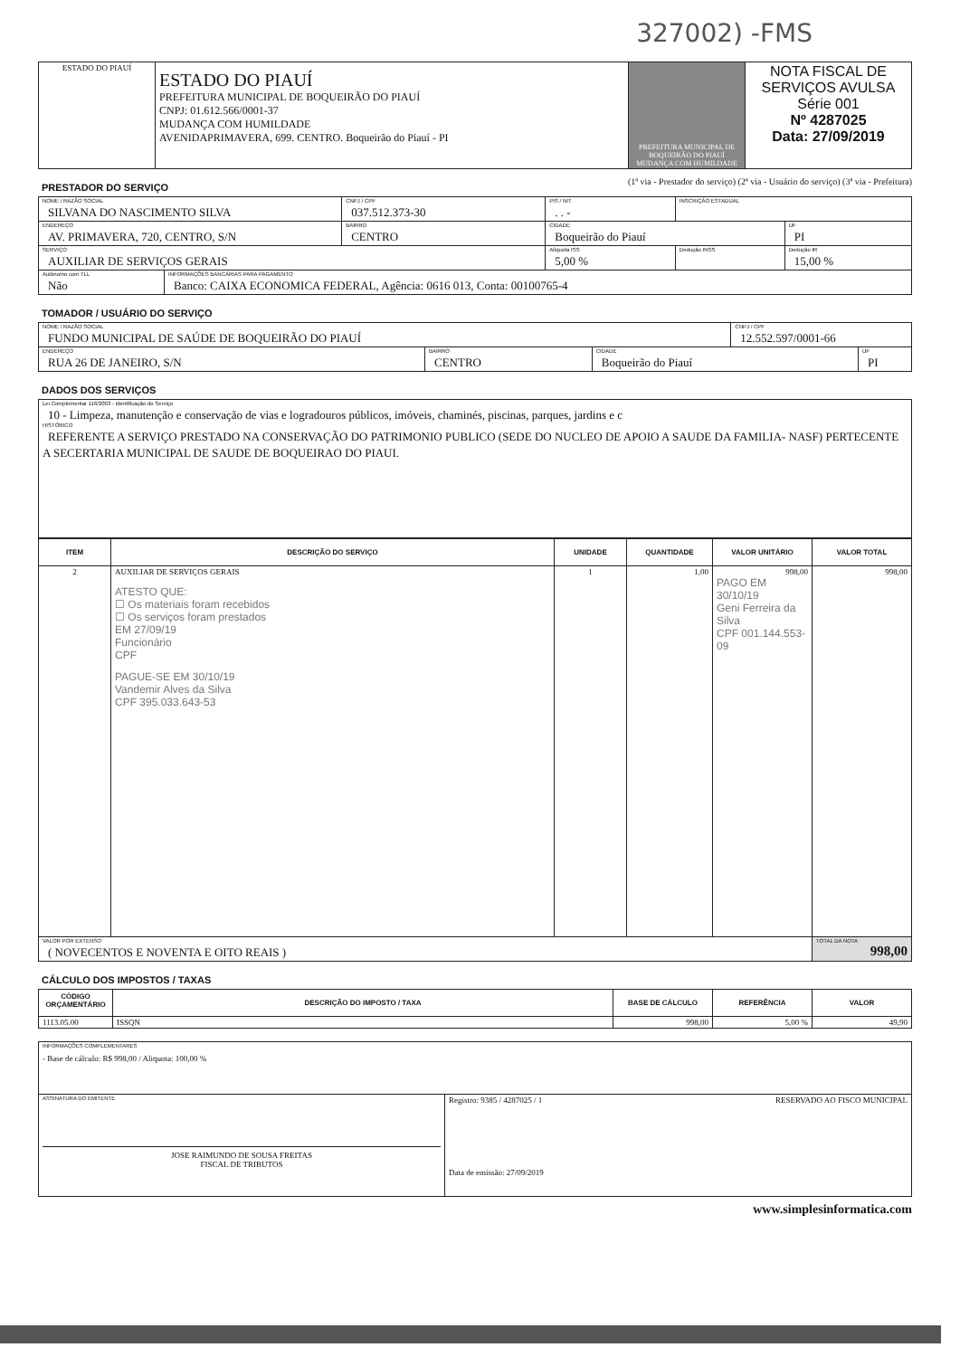327002) -FMS
| ESTADO DO PIAUÍ | ESTADO DO PIAUÍ PREFEITURA MUNICIPAL DE BOQUEIRÃO DO PIAUÍ CNPJ: 01.612.566/0001-37 MUDANÇA COM HUMILDADE AVENIDAPRIMAVERA, 699. CENTRO. Boqueirão do Piauí - PI | PREFEITURA MUNICIPAL DE BOQUEIRÃO DO PIAUÍ MUDANÇA COM HUMILDADE | NOTA FISCAL DE SERVIÇOS AVULSA Série 001 Nº 4287025 Data: 27/09/2019 |
PRESTADOR DO SERVIÇO
(1ª via - Prestador do serviço) (2ª via - Usuário do serviço) (3ª via - Prefeitura)
| NOME / RAZÃO SOCIAL SILVANA DO NASCIMENTO SILVA | | | CNPJ / CPF 037.512.373-30 | PIS / NIT . . - | | INSCRIÇÃO ESTADUAL | |
| ENDEREÇO AV. PRIMAVERA, 720, CENTRO, S/N | | BAIRRO CENTRO | | CIDADE Boqueirão do Piauí | | | UF PI |
| SERVIÇO AUXILIAR DE SERVIÇOS GERAIS | | | | | Alíquota ISS 5,00 % | Dedução INSS | Dedução IR 15,00 % |
| Autônomo com TLL Não | INFORMAÇÕES BANCÁRIAS PARA PAGAMENTO Banco: CAIXA ECONOMICA FEDERAL, Agência: 0616 013, Conta: 00100765-4 | | | | | | |
TOMADOR / USUÁRIO DO SERVIÇO
| NOME / RAZÃO SOCIAL FUNDO MUNICIPAL DE SAÚDE DE BOQUEIRÃO DO PIAUÍ | | | CNPJ / CPF 12.552.597/0001-66 | |
| ENDEREÇO RUA 26 DE JANEIRO, S/N | BAIRRO CENTRO | CIDADE Boqueirão do Piauí | | UF PI |
DADOS DOS SERVIÇOS
| Lei Complementar 116/2003 - Identificação do Serviço 10 - Limpeza, manutenção e conservação de vias e logradouros públicos, imóveis, chaminés, piscinas, parques, jardins e c HISTÓRICO REFERENTE A SERVIÇO PRESTADO NA CONSERVAÇÃO DO PATRIMONIO PUBLICO (SEDE DO NUCLEO DE APOIO A SAUDE DA FAMILIA- NASF) PERTECENTE A SECERTARIA MUNICIPAL DE SAUDE DE BOQUEIRAO DO PIAUI. |
| ITEM | DESCRIÇÃO DO SERVIÇO | UNIDADE | QUANTIDADE | VALOR UNITÁRIO | VALOR TOTAL |
| --- | --- | --- | --- | --- | --- |
| 2 | AUXILIAR DE SERVIÇOS GERAIS ATESTO QUE: ☐ Os materiais foram recebidos ☐ Os serviços foram prestados EM 27/09/19 Funcionário CPF PAGUE-SE EM 30/10/19 Vandemir Alves da Silva CPF 395.033.643-53 | 1 | 1,00 | 998,00 PAGO EM 30/10/19 Geni Ferreira da Silva CPF 001.144.553-09 | 998,00 |
| VALOR POR EXTENSO ( NOVECENTOS E NOVENTA E OITO REAIS ) | | | | | TOTAL DA NOTA 998,00 |
CÁLCULO DOS IMPOSTOS / TAXAS
| CÓDIGO ORÇAMENTÁRIO | DESCRIÇÃO DO IMPOSTO / TAXA | BASE DE CÁLCULO | REFERÊNCIA | VALOR |
| --- | --- | --- | --- | --- |
| 1113.05.00 | ISSQN | 998,00 | 5,00 % | 49,90 |
| INFORMAÇÕES COMPLEMENTARES - Base de cálculo: R$ 998,00 / Aliquota: 100,00 % | |
| ASSINATURA DO EMITENTE JOSE RAIMUNDO DE SOUSA FREITAS FISCAL DE TRIBUTOS | Registro: 9385 / 4287025 / 1 RESERVADO AO FISCO MUNICIPAL Data de emissão: 27/09/2019 |
www.simplesinformatica.com